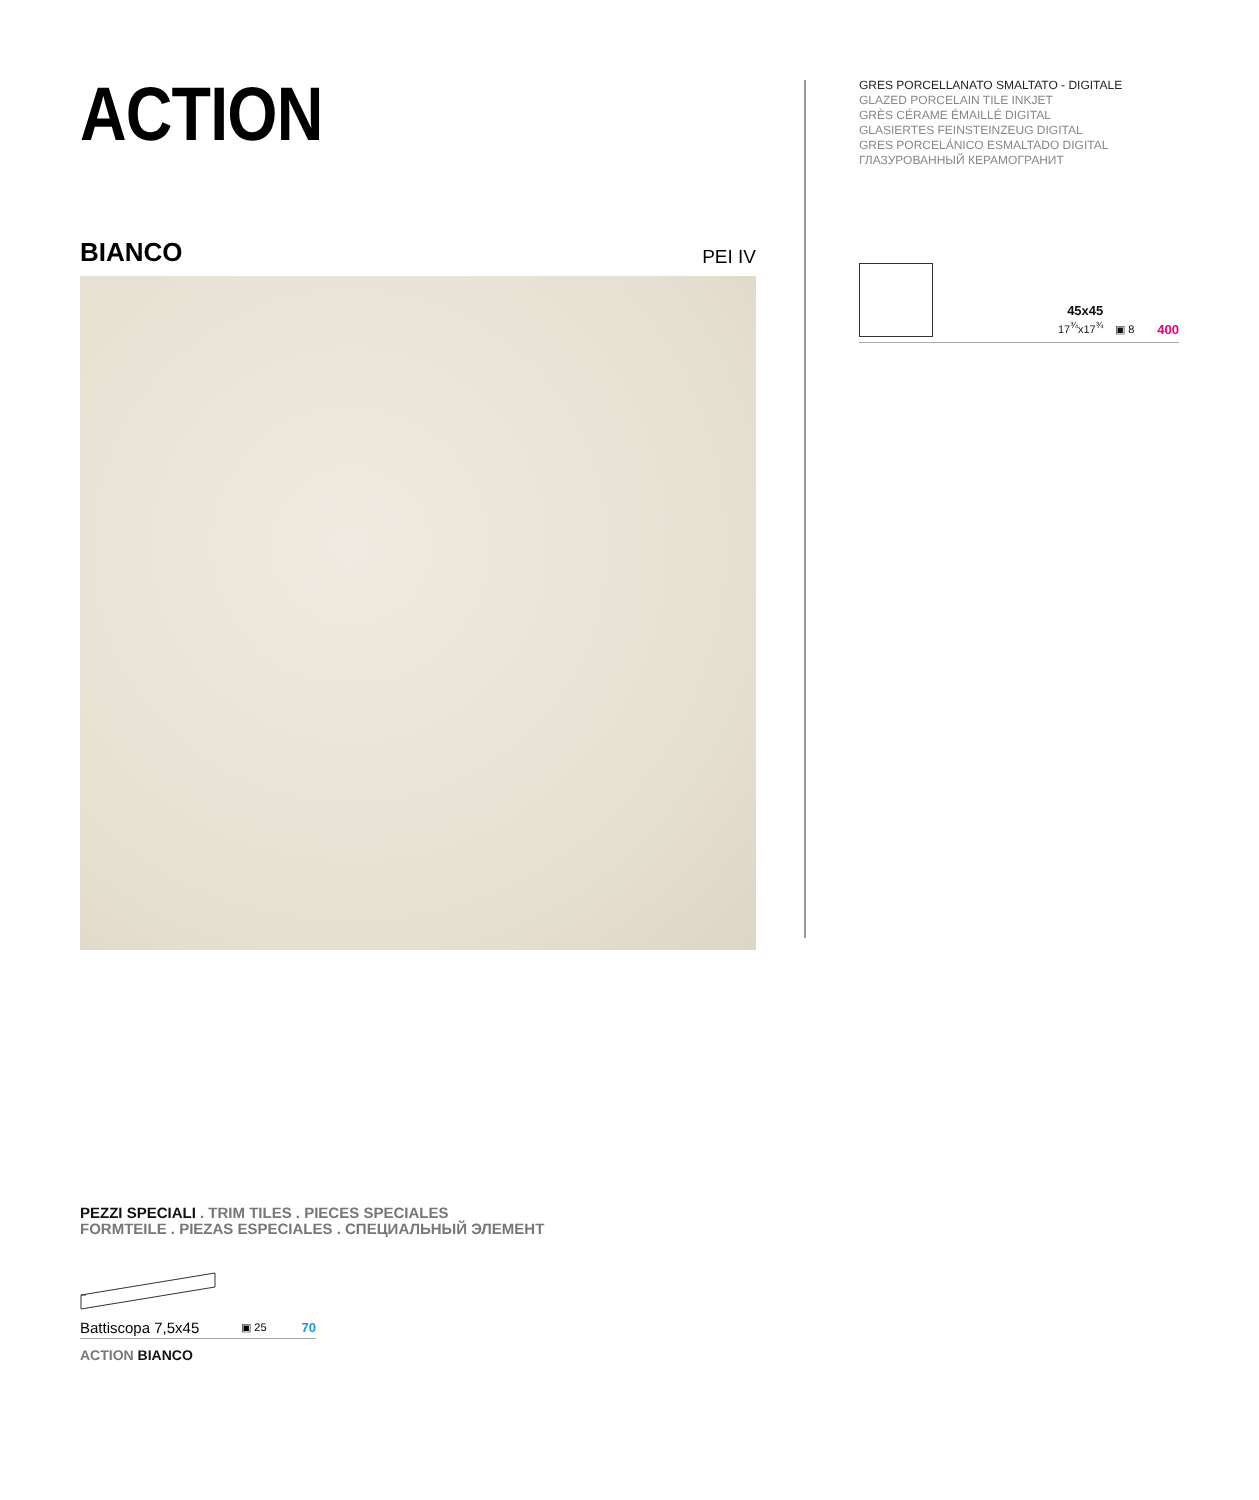ACTION
BIANCO PEI IV
GRES PORCELLANATO SMALTATO - DIGITALE
GLAZED PORCELAIN TILE INKJET
GRÈS CÉRAME ÉMAILLÉ DIGITAL
GLASIERTES FEINSTEINZEUG DIGITAL
GRES PORCELÁNICO ESMALTADO DIGITAL
ГЛАЗУРОВАННЫЙ КЕРАМОГРАНИТ
45x45
17<sup>¾</sup>x17<sup>¾</sup>
▣ 8
400
PEZZI SPECIALI . TRIM TILES . PIECES SPECIALES
FORMTEILE . PIEZAS ESPECIALES . СПЕЦИАЛЬНЫЙ ЭЛЕМЕНТ
Battiscopa 7,5x45 ▣ 25 70
ACTION BIANCO